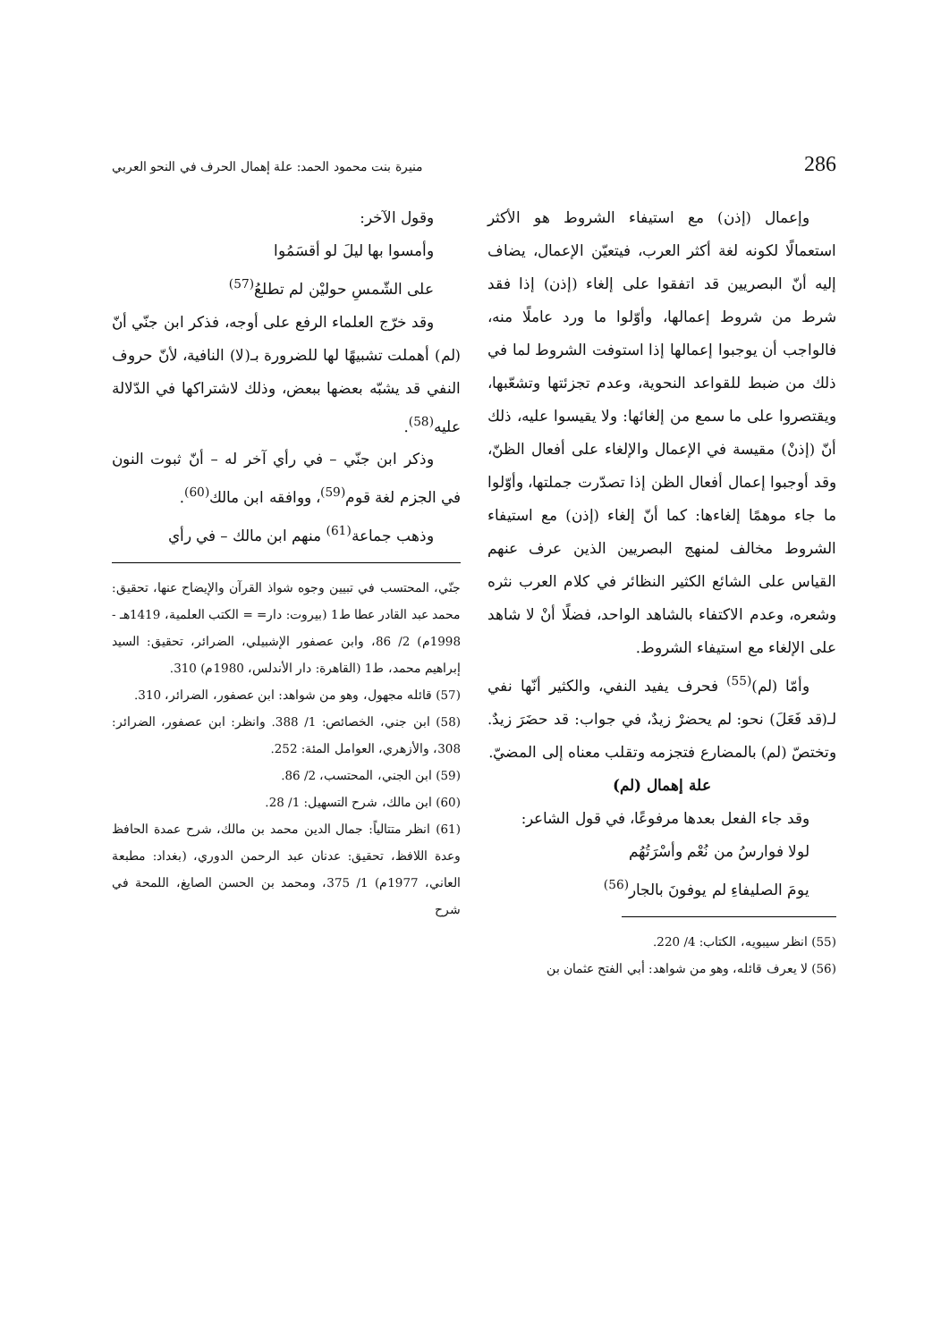286 منيرة بنت محمود الحمد: علة إهمال الحرف في النحو العربي
وإعمال (إذن) مع استيفاء الشروط هو الأكثر استعمالًا لكونه لغة أكثر العرب، فيتعيّن الإعمال، يضاف إليه أنّ البصريين قد اتفقوا على إلغاء (إذن) إذا فقد شرط من شروط إعمالها، وأوّلوا ما ورد عاملًا منه، فالواجب أن يوجبوا إعمالها إذا استوفت الشروط لما في ذلك من ضبط للقواعد النحوية، وعدم تجزئتها وتشعّبها، ويقتصروا على ما سمع من إلغائها: ولا يقيسوا عليه، ذلك أنّ (إذنْ) مقيسة في الإعمال والإلغاء على أفعال الظنّ، وقد أوجبوا إعمال أفعال الظن إذا تصدّرت جملتها، وأوّلوا ما جاء موهمًا إلغاءها: كما أنّ إلغاء (إذن) مع استيفاء الشروط مخالف لمنهج البصريين الذين عرف عنهم القياس على الشائع الكثير النظائر في كلام العرب نثره وشعره، وعدم الاكتفاء بالشاهد الواحد، فضلًا أنْ لا شاهد على الإلغاء مع استيفاء الشروط.
وأمّا (لم)<sup>(55)</sup> فحرف يفيد النفي، والكثير أنّها نفي لـ(قد فَعَلَ) نحو: لم يحضرْ زيدٌ، في جواب: قد حضَرَ زيدٌ. وتختصّ (لم) بالمضارع فتجزمه وتقلب معناه إلى المضيّ.
علة إهمال (لم)
وقد جاء الفعل بعدها مرفوعًا، في قول الشاعر:
لولا فوارسُ من نُعْم وأسْرَتُهُم
يومَ الصليفاءِ لم يوفونَ بالجار<sup>(56)</sup>
(55) انظر سيبويه، الكتاب: 4/ 220.
(56) لا يعرف قائله، وهو من شواهد: أبي الفتح عثمان بن
وقول الآخر:
وأمسوا بها ليلَ لو أقسَمُوا
على الشّمسِ حوليْن لم تطلعُ<sup>(57)</sup>
وقد خرّج العلماء الرفع على أوجه، فذكر ابن جنّي أنّ (لم) أهملت تشبيهًا لها للضرورة بـ(لا) النافية، لأنّ حروف النفي قد يشبّه بعضها ببعض، وذلك لاشتراكها في الدّلالة عليه<sup>(58)</sup>.
وذكر ابن جنّي – في رأي آخر له – أنّ ثبوت النون في الجزم لغة قوم<sup>(59)</sup>، ووافقه ابن مالك<sup>(60)</sup>.
وذهب جماعة<sup>(61)</sup> منهم ابن مالك – في رأي
جنّي، المحتسب في تبيين وجوه شواذ القرآن والإيضاح عنها، تحقيق: محمد عبد القادر عطا ط1 (بيروت: دار= = الكتب العلمية، 1419هـ - 1998م) 2/ 86، وابن عصفور الإشبيلي، الضرائر، تحقيق: السيد إبراهيم محمد، ط1 (القاهرة: دار الأندلس، 1980م) 310.
(57) قائله مجهول، وهو من شواهد: ابن عصفور، الضرائر، 310.
(58) ابن جني، الخصائص: 1/ 388. وانظر: ابن عصفور، الضرائر: 308، والأزهري، العوامل المئة: 252.
(59) ابن الجني، المحتسب، 2/ 86.
(60) ابن مالك، شرح التسهيل: 1/ 28.
(61) انظر متتالياً: جمال الدين محمد بن مالك، شرح عمدة الحافظ وعدة اللافظ، تحقيق: عدنان عبد الرحمن الدوري، (بغداد: مطبعة العاني، 1977م) 1/ 375، ومحمد بن الحسن الصايغ، اللمحة في شرح